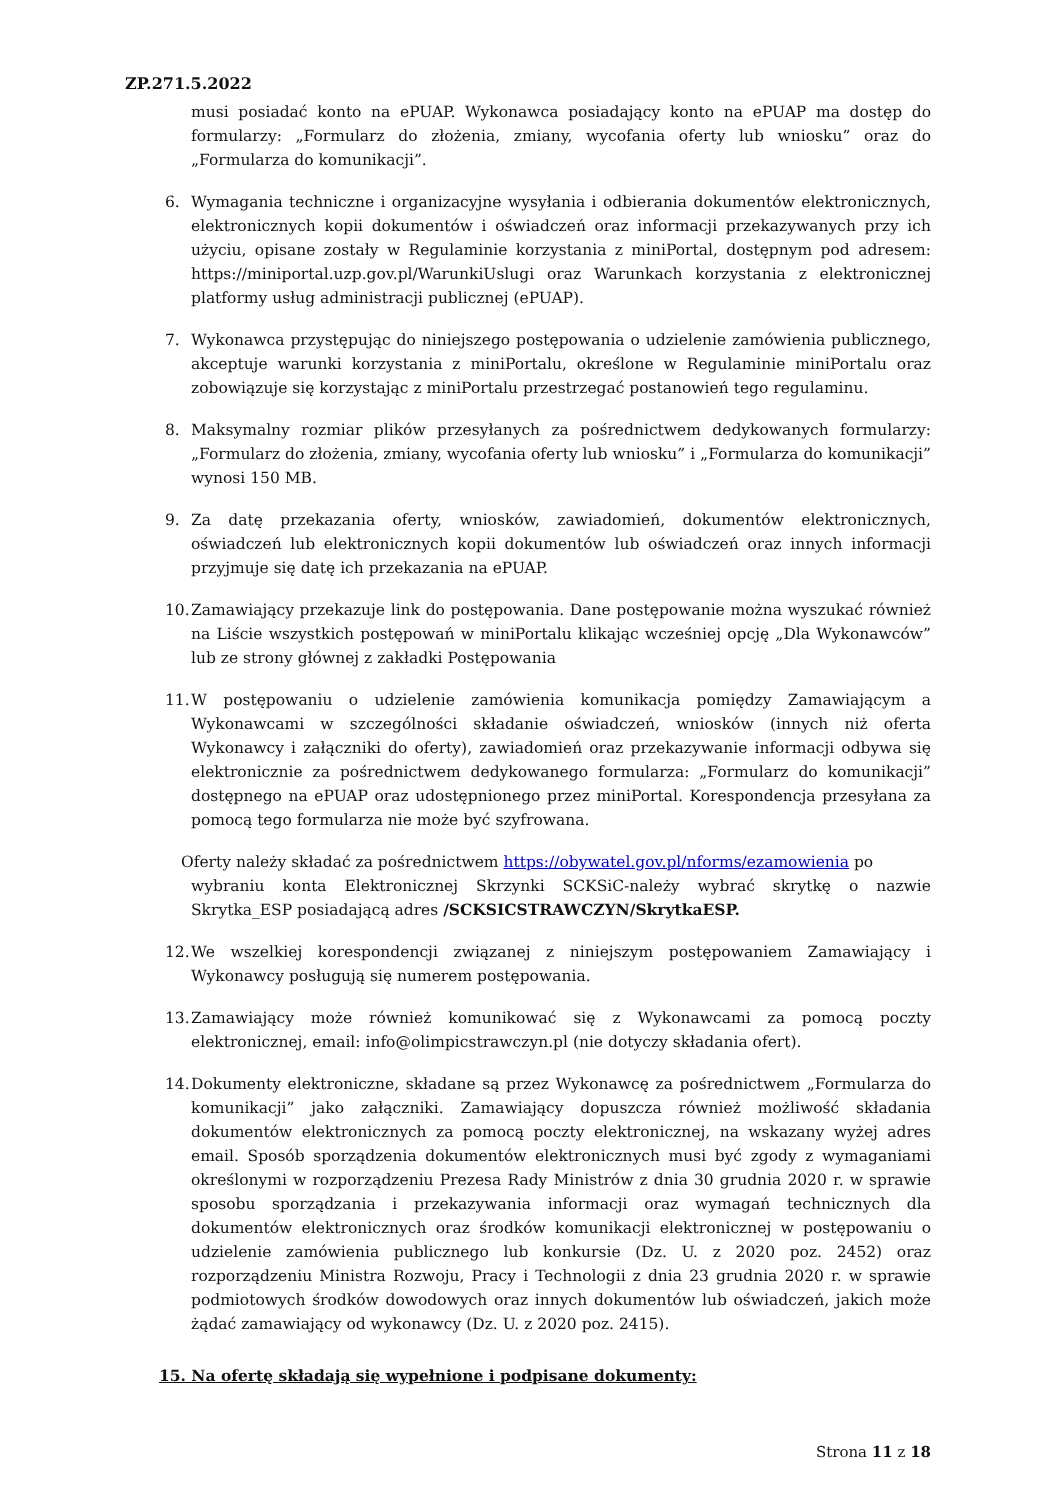ZP.271.5.2022
musi posiadać konto na ePUAP. Wykonawca posiadający konto na ePUAP ma dostęp do formularzy: „Formularz do złożenia, zmiany, wycofania oferty lub wniosku” oraz do „Formularza do komunikacji”.
6. Wymagania techniczne i organizacyjne wysyłania i odbierania dokumentów elektronicznych, elektronicznych kopii dokumentów i oświadczeń oraz informacji przekazywanych przy ich użyciu, opisane zostały w Regulaminie korzystania z miniPortal, dostępnym pod adresem: https://miniportal.uzp.gov.pl/WarunkiUslugi oraz Warunkach korzystania z elektronicznej platformy usług administracji publicznej (ePUAP).
7. Wykonawca przystępując do niniejszego postępowania o udzielenie zamówienia publicznego, akceptuje warunki korzystania z miniPortalu, określone w Regulaminie miniPortalu oraz zobowiązuje się korzystając z miniPortalu przestrzegać postanowień tego regulaminu.
8. Maksymalny rozmiar plików przesyłanych za pośrednictwem dedykowanych formularzy: „Formularz do złożenia, zmiany, wycofania oferty lub wniosku” i „Formularza do komunikacji” wynosi 150 MB.
9. Za datę przekazania oferty, wniosków, zawiadomień, dokumentów elektronicznych, oświadczeń lub elektronicznych kopii dokumentów lub oświadczeń oraz innych informacji przyjmuje się datę ich przekazania na ePUAP.
10. Zamawiający przekazuje link do postępowania. Dane postępowanie można wyszukać również na Liście wszystkich postępowań w miniPortalu klikając wcześniej opcję „Dla Wykonawców” lub ze strony głównej z zakładki Postępowania
11. W postępowaniu o udzielenie zamówienia komunikacja pomiędzy Zamawiającym a Wykonawcami w szczególności składanie oświadczeń, wniosków (innych niż oferta Wykonawcy i załączniki do oferty), zawiadomień oraz przekazywanie informacji odbywa się elektronicznie za pośrednictwem dedykowanego formularza: „Formularz do komunikacji” dostępnego na ePUAP oraz udostępnionego przez miniPortal. Korespondencja przesyłana za pomocą tego formularza nie może być szyfrowana.
Oferty należy składać za pośrednictwem https://obywatel.gov.pl/nforms/ezamowienia po
wybraniu konta Elektronicznej Skrzynki SCKSiC-należy wybrać skrytkę o nazwie Skrytka_ESP posiadającą adres /SCKSICSTRAWCZYN/SkrytkaESP.
12. We wszelkiej korespondencji związanej z niniejszym postępowaniem Zamawiający i Wykonawcy posługują się numerem postępowania.
13. Zamawiający może również komunikować się z Wykonawcami za pomocą poczty elektronicznej, email: info@olimpicstrawczyn.pl (nie dotyczy składania ofert).
14. Dokumenty elektroniczne, składane są przez Wykonawcę za pośrednictwem „Formularza do komunikacji” jako załączniki. Zamawiający dopuszcza również możliwość składania dokumentów elektronicznych za pomocą poczty elektronicznej, na wskazany wyżej adres email. Sposób sporządzenia dokumentów elektronicznych musi być zgody z wymaganiami określonymi w rozporządzeniu Prezesa Rady Ministrów z dnia 30 grudnia 2020 r. w sprawie sposobu sporządzania i przekazywania informacji oraz wymagań technicznych dla dokumentów elektronicznych oraz środków komunikacji elektronicznej w postępowaniu o udzielenie zamówienia publicznego lub konkursie (Dz. U. z 2020 poz. 2452) oraz rozporządzeniu Ministra Rozwoju, Pracy i Technologii z dnia 23 grudnia 2020 r. w sprawie podmiotowych środków dowodowych oraz innych dokumentów lub oświadczeń, jakich może żądać zamawiający od wykonawcy (Dz. U. z 2020 poz. 2415).
15. Na ofertę składają się wypełnione i podpisane dokumenty:
Strona 11 z 18